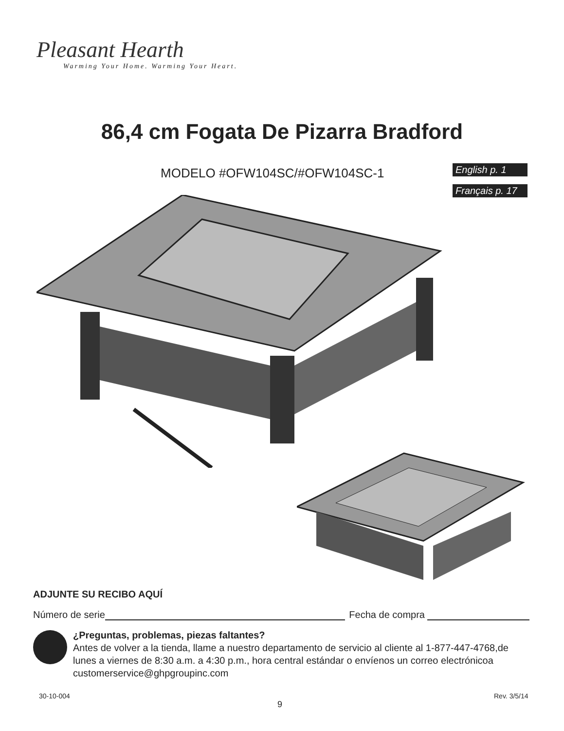Pleasant Hearth
Warming Your Home. Warming Your Heart.
86,4 cm Fogata De Pizarra Bradford
MODELO #OFW104SC/#OFW104SC-1
English p. 1
Français p. 17
ADJUNTE SU RECIBO AQUÍ
Número de serie Fecha de compra
¿Preguntas, problemas, piezas faltantes?
Antes de volver a la tienda, llame a nuestro departamento de servicio al cliente al 1-877-447-4768,de lunes a viernes de 8:30 a.m. a 4:30 p.m., hora central estándar o envíenos un correo electrónicoa customerservice@ghpgroupinc.com
30-10-004
9
Rev. 3/5/14